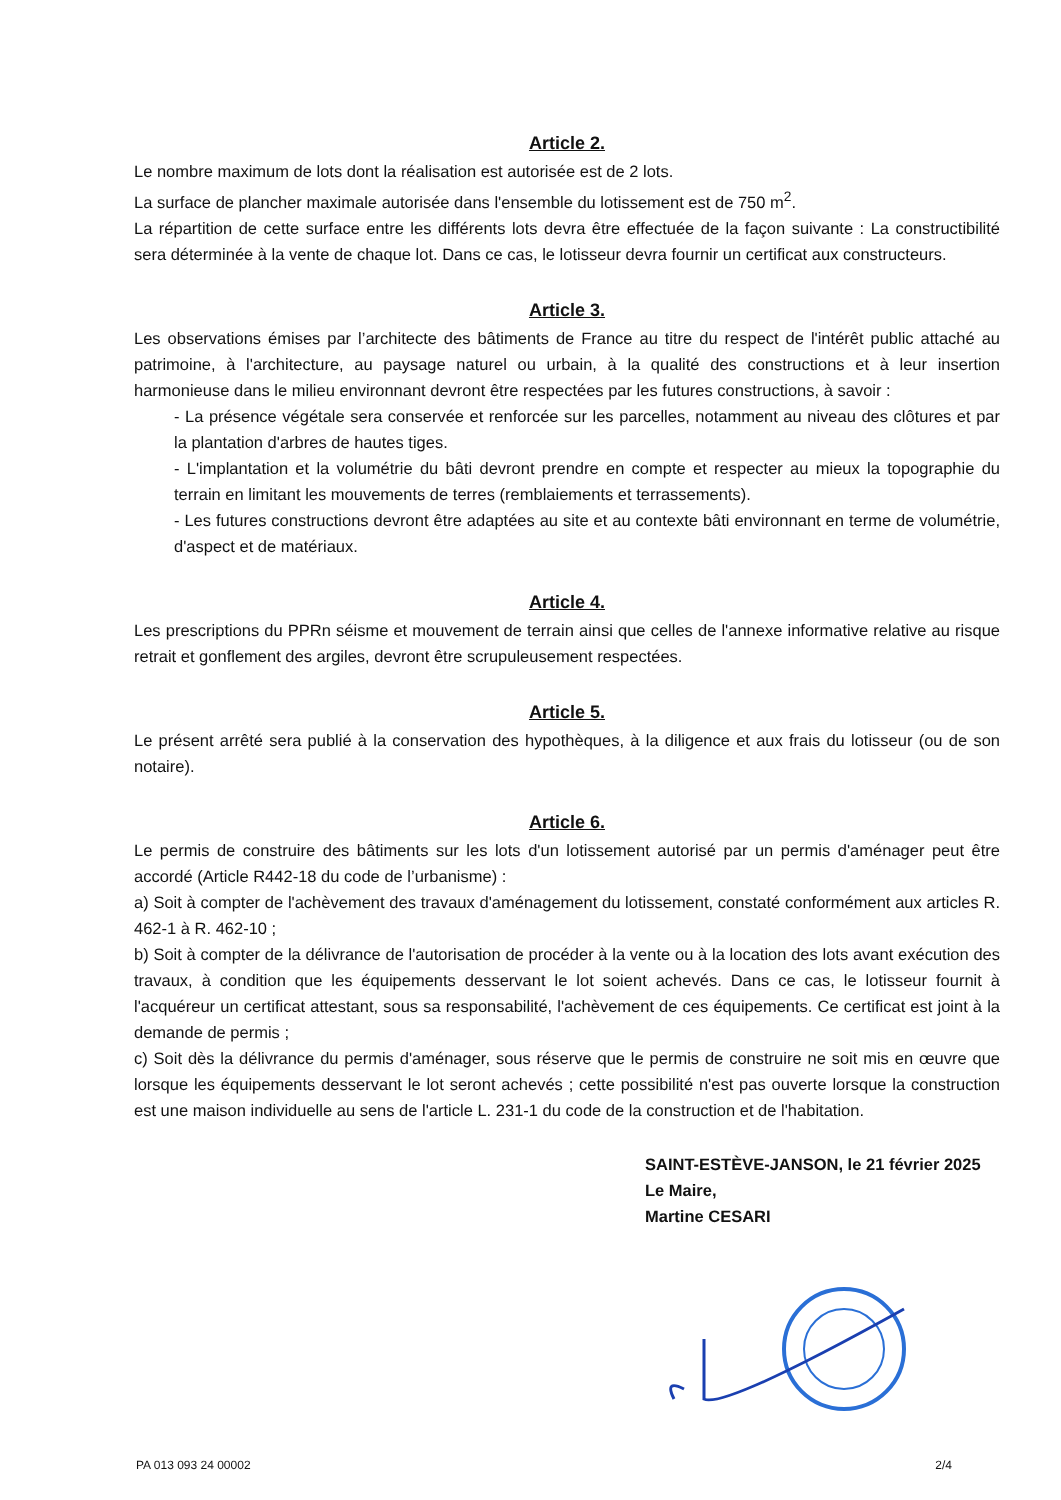Article 2.
Le nombre maximum de lots dont la réalisation est autorisée est de 2 lots.
La surface de plancher maximale autorisée dans l'ensemble du lotissement est de 750 m<sup>2</sup>.
La répartition de cette surface entre les différents lots devra être effectuée de la façon suivante : La constructibilité sera déterminée à la vente de chaque lot. Dans ce cas, le lotisseur devra fournir un certificat aux constructeurs.
Article 3.
Les observations émises par l’architecte des bâtiments de France au titre du respect de l'intérêt public attaché au patrimoine, à l'architecture, au paysage naturel ou urbain, à la qualité des constructions et à leur insertion harmonieuse dans le milieu environnant devront être respectées par les futures constructions, à savoir :
- La présence végétale sera conservée et renforcée sur les parcelles, notamment au niveau des clôtures et par la plantation d'arbres de hautes tiges.
- L'implantation et la volumétrie du bâti devront prendre en compte et respecter au mieux la topographie du terrain en limitant les mouvements de terres (remblaiements et terrassements).
- Les futures constructions devront être adaptées au site et au contexte bâti environnant en terme de volumétrie, d'aspect et de matériaux.
Article 4.
Les prescriptions du PPRn séisme et mouvement de terrain ainsi que celles de l'annexe informative relative au risque retrait et gonflement des argiles, devront être scrupuleusement respectées.
Article 5.
Le présent arrêté sera publié à la conservation des hypothèques, à la diligence et aux frais du lotisseur (ou de son notaire).
Article 6.
Le permis de construire des bâtiments sur les lots d'un lotissement autorisé par un permis d'aménager peut être accordé (Article R442-18 du code de l’urbanisme) :
a) Soit à compter de l'achèvement des travaux d'aménagement du lotissement, constaté conformément aux articles R. 462-1 à R. 462-10 ;
b) Soit à compter de la délivrance de l'autorisation de procéder à la vente ou à la location des lots avant exécution des travaux, à condition que les équipements desservant le lot soient achevés. Dans ce cas, le lotisseur fournit à l'acquéreur un certificat attestant, sous sa responsabilité, l'achèvement de ces équipements. Ce certificat est joint à la demande de permis ;
c) Soit dès la délivrance du permis d'aménager, sous réserve que le permis de construire ne soit mis en œuvre que lorsque les équipements desservant le lot seront achevés ; cette possibilité n'est pas ouverte lorsque la construction est une maison individuelle au sens de l'article L. 231-1 du code de la construction et de l'habitation.
SAINT-ESTÈVE-JANSON, le 21 février 2025
Le Maire,
Martine CESARI
PA 013 093 24 00002 2/4